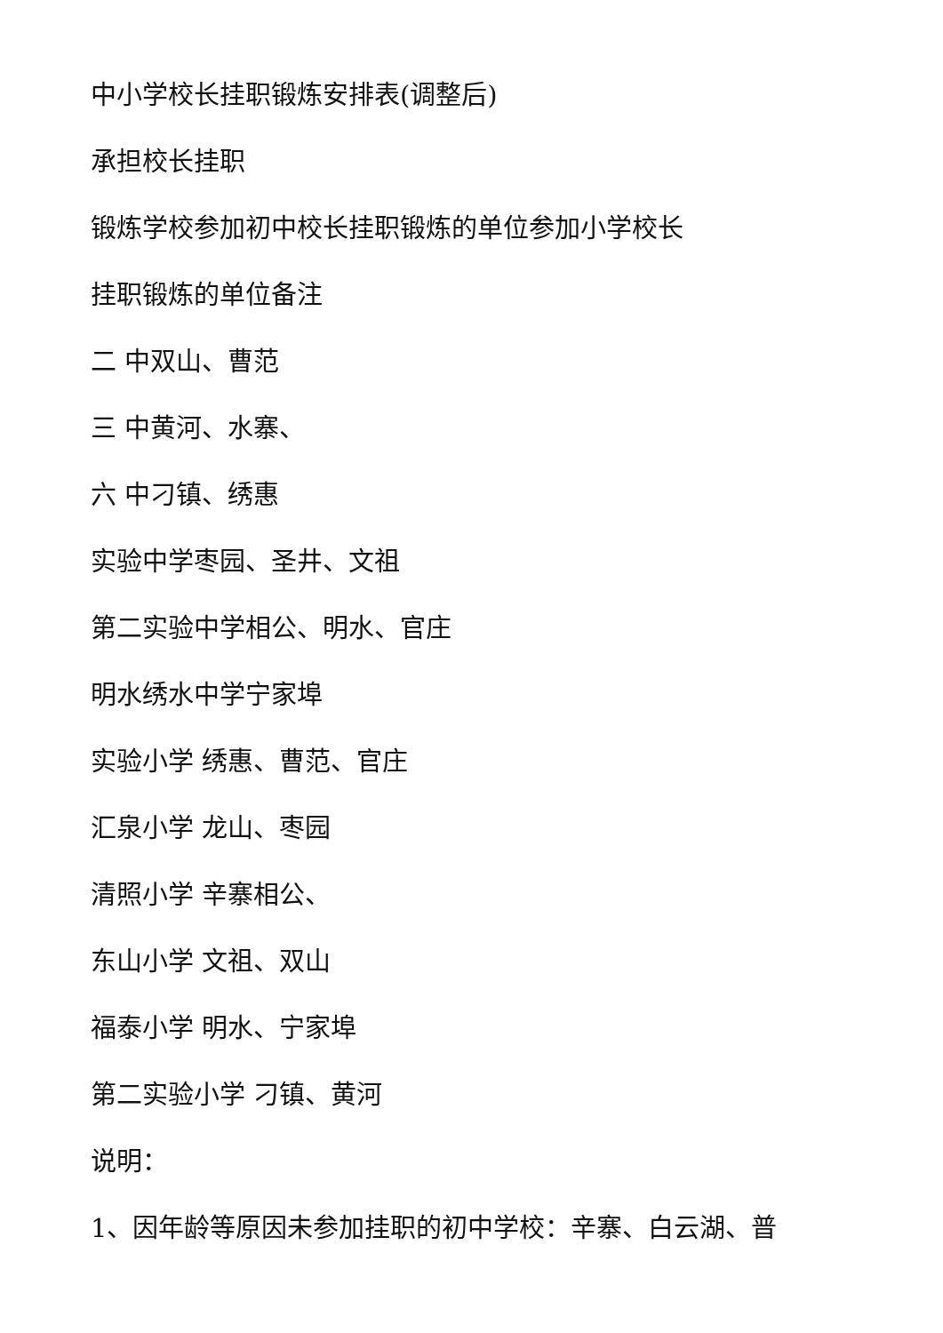中小学校长挂职锻炼安排表(调整后)
承担校长挂职
锻炼学校参加初中校长挂职锻炼的单位参加小学校长
挂职锻炼的单位备注
二 中双山、曹范
三 中黄河、水寨、
六 中刁镇、绣惠
实验中学枣园、圣井、文祖
第二实验中学相公、明水、官庄
明水绣水中学宁家埠
实验小学 绣惠、曹范、官庄
汇泉小学 龙山、枣园
清照小学 辛寨相公、
东山小学 文祖、双山
福泰小学 明水、宁家埠
第二实验小学 刁镇、黄河
说明：
1、因年龄等原因未参加挂职的初中学校：辛寨、白云湖、普